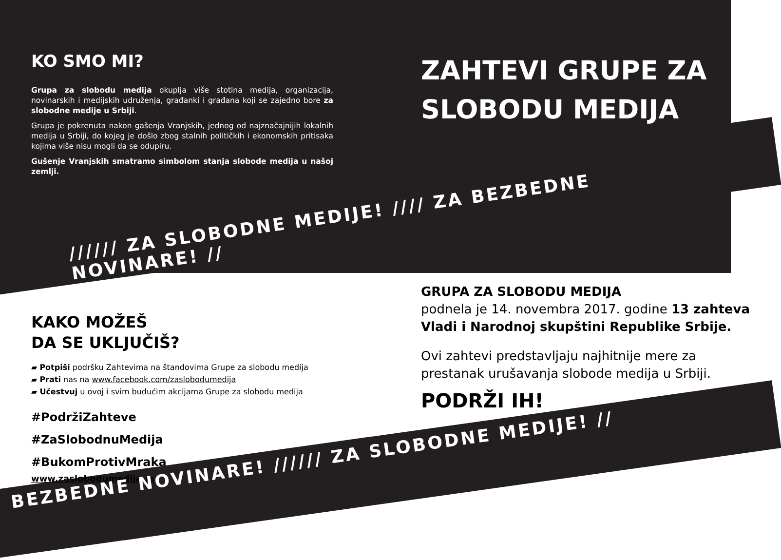KO SMO MI?
Grupa za slobodu medija okuplja više stotina medija, organizacija, novinarskih i medijskih udruženja, građanki i građana koji se zajedno bore za slobodne medije u Srbiji.
Grupa je pokrenuta nakon gašenja Vranjskih, jednog od najznačajnijih lokalnih medija u Srbiji, do kojeg je došlo zbog stalnih političkih i ekonomskih pritisaka kojima više nisu mogli da se odupiru.
Gušenje Vranjskih smatramo simbolom stanja slobode medija u našoj zemlji.
ZAHTEVI GRUPE ZA SLOBODU MEDIJA
////// ZA SLOBODNE MEDIJE! //// ZA BEZBEDNE NOVINARE! //
KAKO MOŽEŠ
DA SE UKLJUČIŠ?
▰ Potpiši podršku Zahtevima na štandovima Grupe za slobodu medija
▰ Prati nas na www.facebook.com/zaslobodumedija
▰ Učestvuj u ovoj i svim budućim akcijama Grupe za slobodu medija
#PodržiZahteve
#ZaSlobodnuMedija
#BukomProtivMraka
www.zaslobodumedija.rs
GRUPA ZA SLOBODU MEDIJA
podnela je 14. novembra 2017. godine 13 zahteva Vladi i Narodnoj skupštini Republike Srbije.
Ovi zahtevi predstavljaju najhitnije mere za prestanak urušavanja slobode medija u Srbiji.
PODRŽI IH!
BEZBEDNE NOVINARE! ////// ZA SLOBODNE MEDIJE! //